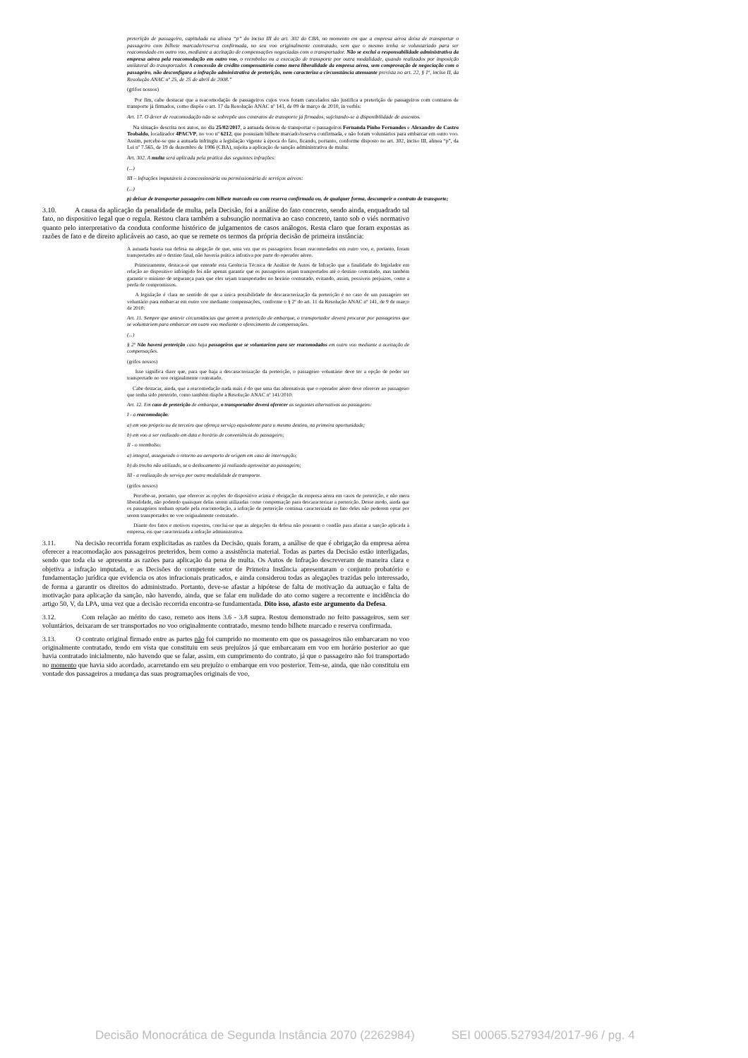preterição de passageiro, capitulada na alínea “p” do inciso III do art. 302 do CBA, no momento em que a empresa aérea deixa de transportar o passageiro com bilhete marcado/reserva confirmada, no seu voo originalmente contratado, sem que o mesmo tenha se voluntariado para ser reacomodado em outro voo, mediante a aceitação de compensações negociadas com o transportador. Não se exclui a responsabilidade administrativa da empresa aérea pela reacomodação em outro voo, o reembolso ou a execução de transporte por outra modalidade, quando realizados por imposição unilateral do transportador. A concessão de crédito compensatório como mera liberalidade da empresa aérea, sem comprovação de negociação com o passageiro, não desconfigura a infração administrativa de preterição, nem caracteriza a circunstância atenuante prevista no art. 22, § 1º, inciso II, da Resolução ANAC nº 25, de 25 de abril de 2008.”
(grifos nossos)
Por fim, cabe destacar que a reacomodação de passageiros cujos voos foram cancelados não justifica a preterição de passageiros com contratos de transporte já firmados, como dispõe o art. 17 da Resolução ANAC nº 141, de 09 de março de 2010, in verbis:
Art. 17. O dever de reacomodação não se sobrepõe aos contratos de transporte já firmados, sujeitando-se à disponibilidade de assentos.
Na situação descrita nos autos, no dia 25/02/2017, a autuada deixou de transportar o passageiros Fernanda Pinho Fernandes e Alexandre de Castro Teobaldo, localizador 4PACVP, no voo nº 6212, que possuíam bilhete marcado/reserva confirmada, e não foram voluntários para embarcar em outro voo. Assim, percebe-se que a autuada infringiu a legislação vigente à época do fato, ficando, portanto, conforme disposto no art. 302, inciso III, alínea “p”, da Lei nº 7.565, de 19 de dezembro de 1986 (CBA), sujeita a aplicação de sanção administrativa de multa:
Art. 302. A multa será aplicada pela prática das seguintes infrações:
(...)
III – infrações imputáveis à concessionária ou permissionária de serviços aéreos:
(...)
p) deixar de transportar passageiro com bilhete marcado ou com reserva confirmada ou, de qualquer forma, descumprir o contrato de transporte;
3.10. A causa da aplicação da penalidade de multa, pela Decisão, foi a análise do fato concreto, sendo ainda, enquadrado tal fato, no dispositivo legal que o regula. Restou clara também a subsunção normativa ao caso concreto, tanto sob o viés normativo quanto pelo interpretativo da conduta conforme histórico de julgamentos de casos análogos. Resta claro que foram expostas as razões de fato e de direito aplicáveis ao caso, ao que se remete os termos da própria decisão de primeira instância:
A autuada baseia sua defesa na alegação de que, uma vez que os passageiros foram reacomodados em outro voo, e, portanto, foram transportados até o destino final, não haveria prática infrativa por parte do operador aéreo.
Primeiramente, destaca-se que entende esta Gerência Técnica de Análise de Autos de Infração que a finalidade do legislador em relação ao dispositivo infringido foi não apenas garantir que os passageiros sejam transportados até o destino contratado, mas também garantir o mínimo de segurança para que eles sejam transportados no horário contratado, evitando, assim, possíveis prejuízos, como a perda de compromissos.
A legislação é clara no sentido de que a única possibilidade de descaracterização da preterição é no caso de um passageiro ser voluntário para embarcar em outro voo mediante compensações, conforme o § 2º do art. 11 da Resolução ANAC nº 141, de 9 de março de 2010:
Art. 11. Sempre que antevir circunstâncias que gerem a preterição de embarque, o transportador deverá procurar por passageiros que se voluntariem para embarcar em outro voo mediante o oferecimento de compensações.
(...)
§ 2º Não haverá preterição caso haja passageiros que se voluntariem para ser reacomodados em outro voo mediante a aceitação de compensações.
(grifos nossos)
Isso significa dizer que, para que haja a descaracterização da preterição, o passageiro voluntário deve ter a opção de poder ser transportado no voo originalmente contratado.
Cabe destacar, ainda, que a reacomodação nada mais é do que uma das alternativas que o operador aéreo deve oferecer ao passageiro que tenha sido preterido, como também dispõe a Resolução ANAC nº 141/2010:
Art. 12. Em caso de preterição de embarque, o transportador deverá oferecer as seguintes alternativas ao passageiro:
I - a reacomodação:
a) em voo próprio ou de terceiro que ofereça serviço equivalente para o mesmo destino, na primeira oportunidade;
b) em voo a ser realizado em data e horário de conveniência do passageiro;
II - o reembolso:
a) integral, assegurado o retorno ao aeroporto de origem em caso de interrupção;
b) do trecho não utilizado, se o deslocamento já realizado aproveitar ao passageiro;
III - a realização do serviço por outra modalidade de transporte.
(grifos nossos)
Percebe-se, portanto, que oferecer as opções do dispositivo acima é obrigação da empresa aérea em casos de preterição, e não mera liberalidade, não podendo quaisquer delas serem utilizadas como compensação para descaracterizar a preterição. Desse modo, ainda que os passageiros tenham optado pela reacomodação, a infração de preterição continua caracterizada no fato deles não poderem optar por serem transportados no voo originalmente contratado.
Diante dos fatos e motivos expostos, conclui-se que as alegações da defesa não possuem o condão para afastar a sanção aplicada à empresa, eis que caracterizada a infração administrativa.
3.11. Na decisão recorrida foram explicitadas as razões da Decisão, quais foram, a análise de que é obrigação da empresa aérea oferecer a reacomodação aos passageiros preteridos, bem como a assistência material. Todas as partes da Decisão estão interligadas, sendo que toda ela se apresenta as razões para aplicação da pena de multa. Os Autos de Infração descreveram de maneira clara e objetiva a infração imputada, e as Decisões do competente setor de Primeira Instância apresentaram o conjunto probatório e fundamentação jurídica que evidencia os atos infracionais praticados, e ainda considerou todas as alegações trazidas pelo interessado, de forma a garantir os direitos do administrado. Portanto, deve-se afastar a hipótese de falta de motivação da autuação e falta de motivação para aplicação da sanção, não havendo, ainda, que se falar em nulidade do ato como sugere a recorrente e incidência do artigo 50, V, da LPA, uma vez que a decisão recorrida encontra-se fundamentada. Dito isso, afasto este argumento da Defesa.
3.12. Com relação ao mérito do caso, remeto aos itens 3.6 - 3.8 supra. Restou demonstrado no feito passageiros, sem ser voluntários, deixaram de ser transportados no voo originalmente contratado, mesmo tendo bilhete marcado e reserva confirmada.
3.13. O contrato original firmado entre as partes não foi cumprido no momento em que os passageiros não embarcaram no voo originalmente contratado, tendo em vista que constituiu em seus prejuízos já que embarcaram em voo em horário posterior ao que havia contratado inicialmente, não havendo que se falar, assim, em cumprimento do contrato, já que o passageiro não foi transportado no momento que havia sido acordado, acarretando em seu prejuízo o embarque em voo posterior. Tem-se, ainda, que não constituiu em vontade dos passageiros a mudança das suas programações originais de voo,
Decisão Monocrática de Segunda Instância 2070 (2262984) SEI 00065.527934/2017-96 / pg. 4